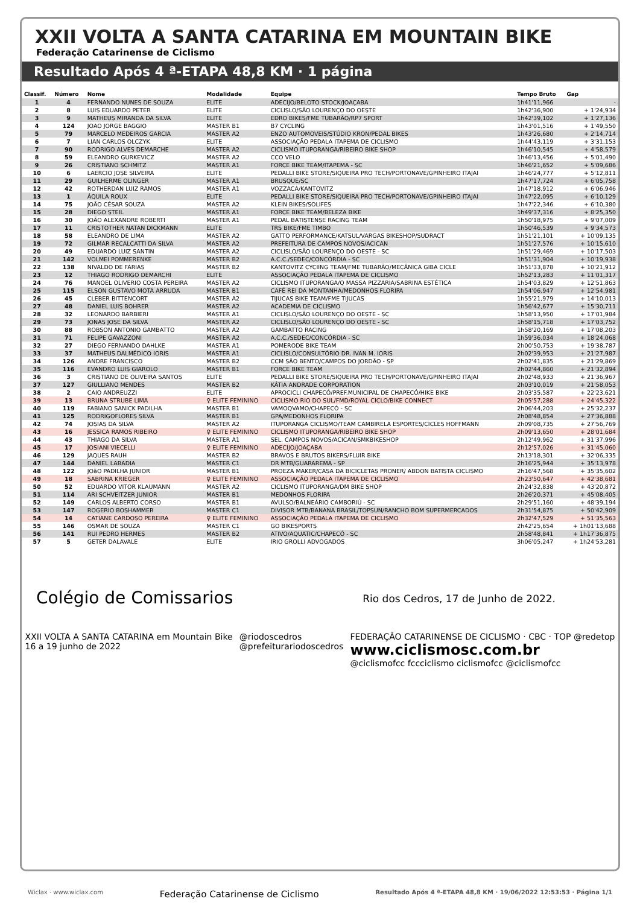XXII VOLTA A SANTA CATARINA EM MOUNTAIN BIKE
Federação Catarinense de Ciclismo
Resultado Após 4 ª-ETAPA 48,8 KM · 1 página
| Classif. | Número | Nome | Modalidade | Equipe | Tempo Bruto | Gap |
| --- | --- | --- | --- | --- | --- | --- |
| 1 | 4 | FERNANDO NUNES DE SOUZA | ELITE | ADECIJO/BELOTO STOCK/JOAÇABA | 1h41'11,966 | - |
| 2 | 8 | LUIS EDUARDO PETER | ELITE | CICLISLO/SÃO LOURENÇO DO OESTE | 1h42'36,900 | + 1'24,934 |
| 3 | 9 | MATHEUS MIRANDA DA SILVA | ELITE | EDRO BIKES/FME TUBARÃO/RP7 SPORT | 1h42'39,102 | + 1'27,136 |
| 4 | 124 | JOAO JORGE BAGGIO | MASTER B1 | B7 CYCLING | 1h43'01,516 | + 1'49,550 |
| 5 | 79 | MARCELO MEDEIROS GARCIA | MASTER A2 | ENZO AUTOMOVEIS/STÚDIO KRON/PEDAL BIKES | 1h43'26,680 | + 2'14,714 |
| 6 | 7 | LIAN CARLOS OLCZYK | ELITE | ASSOCIAÇÃO PEDALA ITAPEMA DE CICLISMO | 1h44'43,119 | + 3'31,153 |
| 7 | 90 | RODRIGO ALVES DEMARCHE | MASTER A2 | CICLISMO ITUPORANGA/RIBEIRO BIKE SHOP | 1h46'10,545 | + 4'58,579 |
| 8 | 59 | ELEANDRO GURKEVICZ | MASTER A2 | CCO VELO | 1h46'13,456 | + 5'01,490 |
| 9 | 26 | CRISTIANO SCHMITZ | MASTER A1 | FORCE BIKE TEAM/ITAPEMA - SC | 1h46'21,652 | + 5'09,686 |
| 10 | 6 | LAERCIO JOSE SILVEIRA | ELITE | PEDALLI BIKE STORE/SIQUEIRA PRO TECH/PORTONAVE/GPINHEIRO ITAJAI | 1h46'24,777 | + 5'12,811 |
| 11 | 29 | GUILHERME OLINGER | MASTER A1 | BRUSQUE/SC | 1h47'17,724 | + 6'05,758 |
| 12 | 42 | ROTHERDAN LUIZ RAMOS | MASTER A1 | VOZZACA/KANTOVITZ | 1h47'18,912 | + 6'06,946 |
| 13 | 1 | ÁQUILA ROUX | ELITE | PEDALLI BIKE STORE/SIQUEIRA PRO TECH/PORTONAVE/GPINHEIRO ITAJAI | 1h47'22,095 | + 6'10,129 |
| 14 | 75 | JOÃO CÉSAR SOUZA | MASTER A2 | KLEIN BIKES/SOLIFES | 1h47'22,346 | + 6'10,380 |
| 15 | 28 | DIEGO STEIL | MASTER A1 | FORCE BIKE TEAM/BELEZA BIKE | 1h49'37,316 | + 8'25,350 |
| 16 | 30 | JOÃO ALEXANDRE ROBERTI | MASTER A1 | PEDAL BATISTENSE RACING TEAM | 1h50'18,975 | + 9'07,009 |
| 17 | 11 | CRISTOTHER NATAN DICKMANN | ELITE | TRS BIKE/FME TIMBO | 1h50'46,539 | + 9'34,573 |
| 18 | 58 | ELEANDRO DE LIMA | MASTER A2 | GATTO PERFORMANCE/KATSUL/VARGAS BIKESHOP/SUDRACT | 1h51'21,101 | + 10'09,135 |
| 19 | 72 | GILMAR RECALCATTI DA SILVA | MASTER A2 | PREFEITURA DE CAMPOS NOVOS/ACICAN | 1h51'27,576 | + 10'15,610 |
| 20 | 49 | EDUARDO LUIZ SANTIN | MASTER A2 | CICLISLO/SÃO LOURENÇO DO OESTE - SC | 1h51'29,469 | + 10'17,503 |
| 21 | 142 | VOLMEI POMMERENKE | MASTER B2 | A.C.C./SEDEC/CONCÓRDIA - SC | 1h51'31,904 | + 10'19,938 |
| 22 | 138 | NIVALDO DE FARIAS | MASTER B2 | KANTOVITZ CYCIING TEAM/FME TUBARÃO/MECÂNICA GIBA CICLE | 1h51'33,878 | + 10'21,912 |
| 23 | 12 | THIAGO RODRIGO DEMARCHI | ELITE | ASSOCIAÇÃO PEDALA ITAPEMA DE CICLISMO | 1h52'13,283 | + 11'01,317 |
| 24 | 76 | MANOEL OLIVERIO COSTA PEREIRA | MASTER A2 | CICLISMO ITUPORANGA/Q MASSA PIZZARIA/SABRINA ESTÉTICA | 1h54'03,829 | + 12'51,863 |
| 25 | 115 | ELSON GUSTAVO MOTA ARRUDA | MASTER B1 | CAFÉ REI DA MONTANHA/MEDONHOS FLORIPA | 1h54'06,947 | + 12'54,981 |
| 26 | 45 | CLEBER BITTENCORT | MASTER A2 | TIJUCAS BIKE TEAM/FME TIJUCAS | 1h55'21,979 | + 14'10,013 |
| 27 | 48 | DANIEL LUIS BOHRER | MASTER A2 | ACADEMIA DE CICLISMO | 1h56'42,677 | + 15'30,711 |
| 28 | 32 | LEONARDO BARBIERI | MASTER A1 | CICLISLO/SÃO LOURENÇO DO OESTE - SC | 1h58'13,950 | + 17'01,984 |
| 29 | 73 | JONAS JOSE DA SILVA | MASTER A2 | CICLISLO/SÃO LOURENÇO DO OESTE - SC | 1h58'15,718 | + 17'03,752 |
| 30 | 88 | ROBSON ANTONIO GAMBATTO | MASTER A2 | GAMBATTO RACING | 1h58'20,169 | + 17'08,203 |
| 31 | 71 | FELIPE GAVAZZONI | MASTER A2 | A.C.C./SEDEC/CONCÓRDIA - SC | 1h59'36,034 | + 18'24,068 |
| 32 | 27 | DIEGO FERNANDO DAHLKE | MASTER A1 | POMERODE BIKE TEAM | 2h00'50,753 | + 19'38,787 |
| 33 | 37 | MATHEUS DALMÉDICO IORIS | MASTER A1 | CICLISLO/CONSULTÓRIO DR. IVAN M. IORIS | 2h02'39,953 | + 21'27,987 |
| 34 | 126 | ANDRE FRANCISCO | MASTER B2 | CCM SÃO BENTO/CAMPOS DO JORDÃO - SP | 2h02'41,835 | + 21'29,869 |
| 35 | 116 | EVANDRO LUIS GIAROLO | MASTER B1 | FORCE BIKE TEAM | 2h02'44,860 | + 21'32,894 |
| 36 | 3 | CRISTIANO DE OLIVEIRA SANTOS | ELITE | PEDALLI BIKE STORE/SIQUEIRA PRO TECH/PORTONAVE/GPINHEIRO ITAJAI | 2h02'48,933 | + 21'36,967 |
| 37 | 127 | GIULLIANO MENDES | MASTER B2 | KÁTIA ANDRADE CORPORATION | 2h03'10,019 | + 21'58,053 |
| 38 | 2 | CAIO ANDREUZZI | ELITE | APROCICLI CHAPECÓ/PREF.MUNICIPAL DE CHAPECÓ/HIKE BIKE | 2h03'35,587 | + 22'23,621 |
| 39 | 13 | BRUNA STRUBE LIMA | ♀ ELITE FEMININO | CICLISMO RIO DO SUL/FMD/ROYAL CICLO/BIKE CONNECT | 2h05'57,288 | + 24'45,322 |
| 40 | 119 | FABIANO SANICK PADILHA | MASTER B1 | VAMOQVAMO/CHAPECÓ - SC | 2h06'44,203 | + 25'32,237 |
| 41 | 125 | RODRIGOFLORES SILVA | MASTER B1 | GPA/MEDONHOS FLORIPA | 2h08'48,854 | + 27'36,888 |
| 42 | 74 | JOSIAS DA SILVA | MASTER A2 | ITUPORANGA CICLISMO/TEAM CAMBIRELA ESPORTES/CICLES HOFFMANN | 2h09'08,735 | + 27'56,769 |
| 43 | 16 | JESSICA RAMOS RIBEIRO | ♀ ELITE FEMININO | CICLISMO ITUPORANGA/RIBEIRO BIKE SHOP | 2h09'13,650 | + 28'01,684 |
| 44 | 43 | THIAGO DA SILVA | MASTER A1 | SEL. CAMPOS NOVOS/ACICAN/SMKBIKESHOP | 2h12'49,962 | + 31'37,996 |
| 45 | 17 | JOSIANI VIECELLI | ♀ ELITE FEMININO | ADECIJO/JOAÇABA | 2h12'57,026 | + 31'45,060 |
| 46 | 129 | JAQUES RAUH | MASTER B2 | BRAVOS E BRUTOS BIKERS/FLUIR BIKE | 2h13'18,301 | + 32'06,335 |
| 47 | 144 | DANIEL LABADIA | MASTER C1 | DR MTB/GUARAREMA - SP | 2h16'25,944 | + 35'13,978 |
| 48 | 122 | JOãO PADILHA JUNIOR | MASTER B1 | PROEZA MAKER/CASA DA BICICLETAS PRONER/ ABDON BATISTA CICLISMO | 2h16'47,568 | + 35'35,602 |
| 49 | 18 | SABRINA KRIEGER | ♀ ELITE FEMININO | ASSOCIAÇÃO PEDALA ITAPEMA DE CICLISMO | 2h23'50,647 | + 42'38,681 |
| 50 | 52 | EDUARDO VITOR KLAUMANN | MASTER A2 | CICLISMO ITUPORANGA/DM BIKE SHOP | 2h24'32,838 | + 43'20,872 |
| 51 | 114 | ARI SCHVEITZER JUNIOR | MASTER B1 | MEDONHOS FLORIPA | 2h26'20,371 | + 45'08,405 |
| 52 | 149 | CARLOS ALBERTO CORSO | MASTER B1 | AVULSO/BALNEÁRIO CAMBORIÚ - SC | 2h29'51,160 | + 48'39,194 |
| 53 | 147 | ROGERIO BOSHAMMER | MASTER C1 | DIVISOR MTB/BANANA BRASIL/TOPSUN/RANCHO BOM SUPERMERCADOS | 2h31'54,875 | + 50'42,909 |
| 54 | 14 | CATIANE CARDOSO PEREIRA | ♀ ELITE FEMININO | ASSOCIAÇÃO PEDALA ITAPEMA DE CICLISMO | 2h32'47,529 | + 51'35,563 |
| 55 | 146 | OSMAR DE SOUZA | MASTER C1 | GO BIKESPORTS | 2h42'25,654 | + 1h01'13,688 |
| 56 | 141 | RUI PEDRO HERMES | MASTER B2 | ATIVO/AQUATIC/CHAPECÓ - SC | 2h58'48,841 | + 1h17'36,875 |
| 57 | 5 | GETER DALAVALE | ELITE | IRIO GROLLI ADVOGADOS | 3h06'05,247 | + 1h24'53,281 |
Colégio de Comissarios
Rio dos Cedros, 17 de Junho de 2022.
XXII VOLTA A SANTA CATARINA em Mountain Bike
16 a 19 junho de 2022
@riodoscedros
@prefeiturariodoscedros
FEDERAÇÃO CATARINENSE DE CICLISMO · CBC · TOP @redetop
www.ciclismosc.com.br
@ciclismofcc fccciclismo ciclismofcc @ciclismofcc
Wiclax · www.wiclax.com Federação Catarinense de Ciclismo Resultado Após 4 ª-ETAPA 48,8 KM · 19/06/2022 12:53:53 · Página 1/1